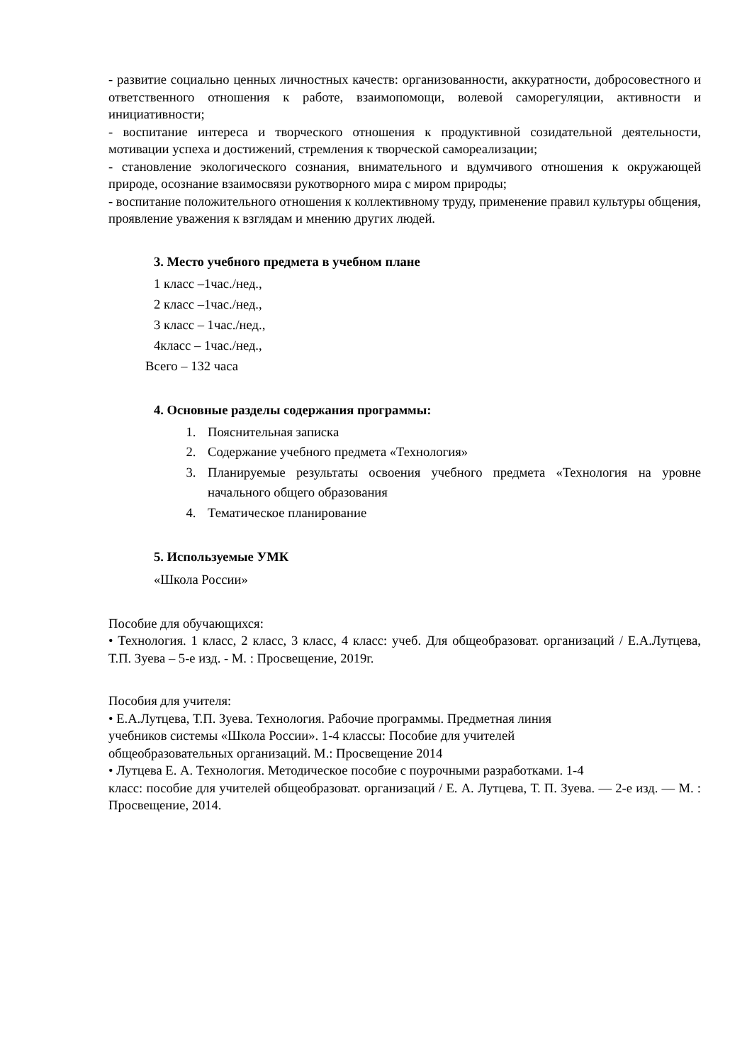- развитие социально ценных личностных качеств: организованности, аккуратности, добросовестного и ответственного отношения к работе, взаимопомощи, волевой саморегуляции, активности и инициативности;
- воспитание интереса и творческого отношения к продуктивной созидательной деятельности, мотивации успеха и достижений, стремления к творческой самореализации;
- становление экологического сознания, внимательного и вдумчивого отношения к окружающей природе, осознание взаимосвязи рукотворного мира с миром природы;
- воспитание положительного отношения к коллективному труду, применение правил культуры общения, проявление уважения к взглядам и мнению других людей.
3. Место учебного предмета в учебном плане
1 класс –1час./нед.,
2 класс –1час./нед.,
3 класс – 1час./нед.,
4класс – 1час./нед.,
Всего – 132 часа
4. Основные разделы содержания программы:
1. Пояснительная записка
2. Содержание учебного предмета «Технология»
3. Планируемые результаты освоения учебного предмета «Технология на уровне начального общего образования
4. Тематическое планирование
5. Используемые УМК
«Школа России»
Пособие для обучающихся:
• Технология. 1 класс, 2 класс, 3 класс, 4 класс: учеб. Для общеобразоват. организаций / Е.А.Лутцева, Т.П. Зуева – 5-е изд. - М. : Просвещение, 2019г.
Пособия для учителя:
• Е.А.Лутцева, Т.П. Зуева. Технология. Рабочие программы. Предметная линия
учебников системы «Школа России». 1-4 классы: Пособие для учителей
общеобразовательных организаций. М.: Просвещение 2014
• Лутцева Е. А. Технология. Методическое пособие с поурочными разработками. 1-4
класс: пособие для учителей общеобразоват. организаций / Е. А. Лутцева, Т. П. Зуева. — 2-е изд. — М. : Просвещение, 2014.